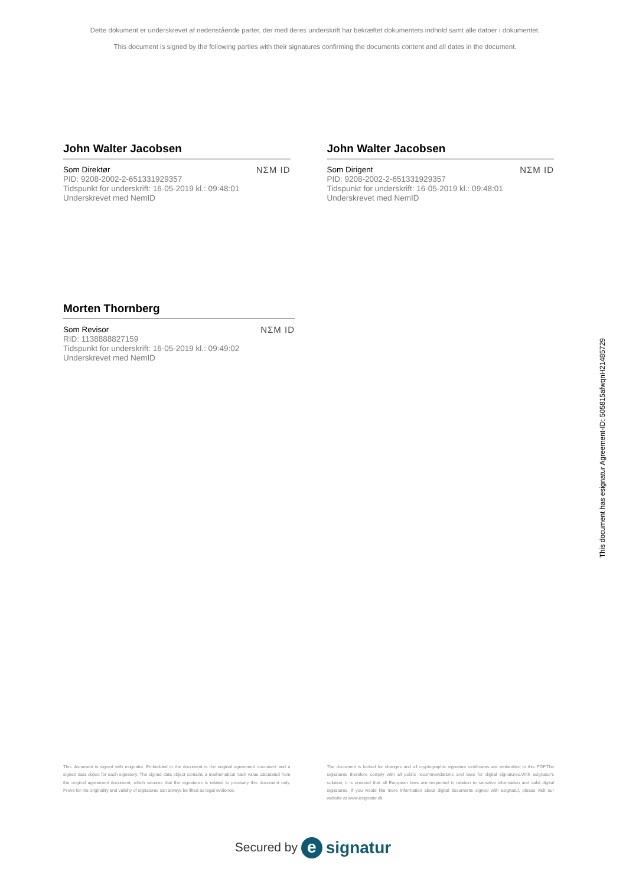Dette dokument er underskrevet af nedenstående parter, der med deres underskrift har bekræftet dokumentets indhold samt alle datoer i dokumentet.
This document is signed by the following parties with their signatures confirming the documents content and all dates in the document.
John Walter Jacobsen
Som Direktør
PID: 9208-2002-2-651331929357
Tidspunkt for underskrift: 16-05-2019 kl.: 09:48:01
Underskrevet med NemID
NΣM ID
John Walter Jacobsen
Som Dirigent
PID: 9208-2002-2-651331929357
Tidspunkt for underskrift: 16-05-2019 kl.: 09:48:01
Underskrevet med NemID
NΣM ID
Morten Thornberg
Som Revisor
RID: 1138888827159
Tidspunkt for underskrift: 16-05-2019 kl.: 09:49:02
Underskrevet med NemID
NΣM ID
This document is signed with esignatur. Embedded in the document is the original agreement document and a signed data object for each signatory. The signed data object contains a mathematical hash value calculated from the original agreement document, which secures that the signatures is related to precisely this document only. Prove for the originality and validity of signatures can always be lifted as legal evidence.
The document is locked for changes and all cryptographic signature certificates are embedded in this PDF.The signatures therefore comply with all public recommendations and laws for digital signatures.With esignatur's solution, it is ensured that all European laws are respected in relation to sensitive information and valid digital signatures. If you would like more information about digital documents signed with esignatur, please visit our website at www.esignatur.dk.
Secured by e signatur
This document has esignatur Agreement-ID: 505815afwqnH21485729